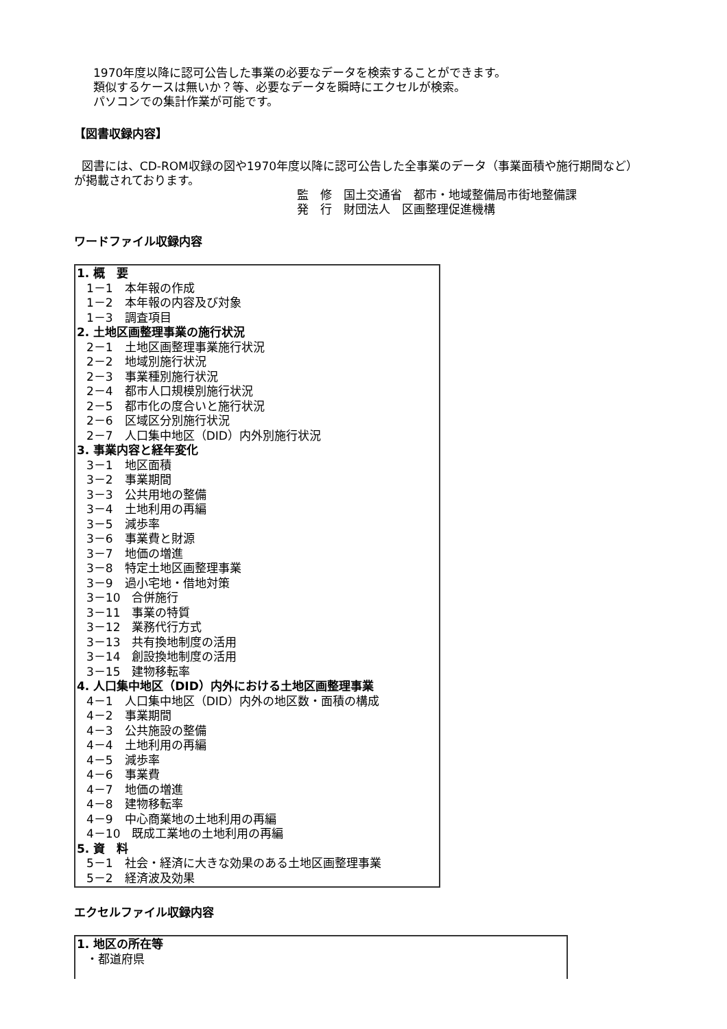1970年度以降に認可公告した事業の必要なデータを検索することができます。
類似するケースは無いか？等、必要なデータを瞬時にエクセルが検索。
パソコンでの集計作業が可能です。
【図書収録内容】
図書には、CD-ROM収録の図や1970年度以降に認可公告した全事業のデータ（事業面積や施行期間など） が掲載されております。
監　修　国土交通省　都市・地域整備局市街地整備課
発　行　財団法人　区画整理促進機構
ワードファイル収録内容
1. 概　要
1－1　本年報の作成
1－2　本年報の内容及び対象
1－3　調査項目
2. 土地区画整理事業の施行状況
2－1　土地区画整理事業施行状況
2－2　地域別施行状況
2－3　事業種別施行状況
2－4　都市人口規模別施行状況
2－5　都市化の度合いと施行状況
2－6　区域区分別施行状況
2－7　人口集中地区（DID）内外別施行状況
3. 事業内容と経年変化
3－1　地区面積
3－2　事業期間
3－3　公共用地の整備
3－4　土地利用の再編
3－5　減歩率
3－6　事業費と財源
3－7　地価の増進
3－8　特定土地区画整理事業
3－9　過小宅地・借地対策
3－10　合併施行
3－11　事業の特質
3－12　業務代行方式
3－13　共有換地制度の活用
3－14　創設換地制度の活用
3－15　建物移転率
4. 人口集中地区（DID）内外における土地区画整理事業
4－1　人口集中地区（DID）内外の地区数・面積の構成
4－2　事業期間
4－3　公共施設の整備
4－4　土地利用の再編
4－5　減歩率
4－6　事業費
4－7　地価の増進
4－8　建物移転率
4－9　中心商業地の土地利用の再編
4－10　既成工業地の土地利用の再編
5. 資　料
5－1　社会・経済に大きな効果のある土地区画整理事業
5－2　経済波及効果
エクセルファイル収録内容
1. 地区の所在等
・都道府県